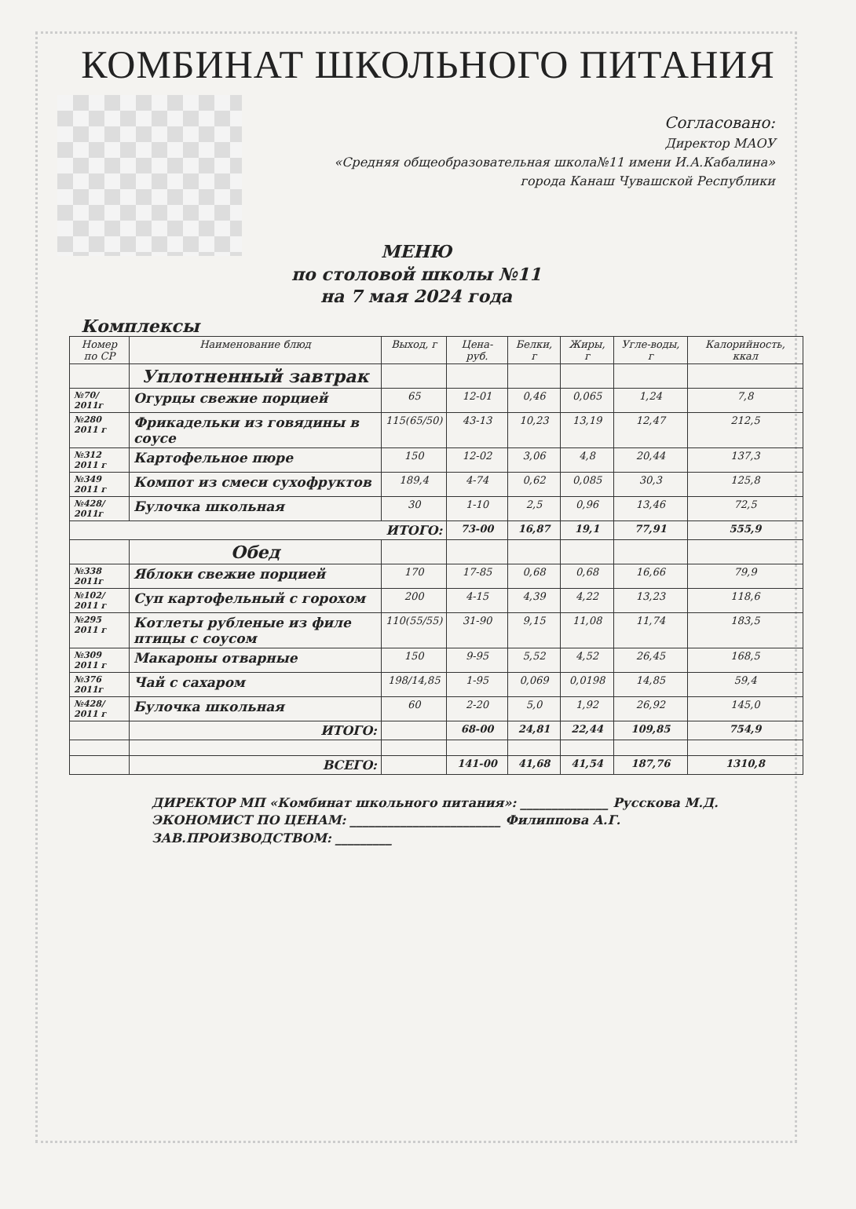КОМБИНАТ ШКОЛЬНОГО ПИТАНИЯ
Согласовано:
Директор МАОУ
«Средняя общеобразовательная школа№11 имени И.А.Кабалина»
города Канаш Чувашской Республики
МЕНЮ
по столовой школы №11
на 7 мая 2024 года
Комплексы
| Номер по СР | Наименование блюд | Выход, г | Цена-руб. | Белки, г | Жиры, г | Угле-воды, г | Калорийность, ккал |
| --- | --- | --- | --- | --- | --- | --- | --- |
| | Уплотненный завтрак | | | | | | |
| №70/ 2011г | Огурцы свежие порцией | 65 | 12-01 | 0,46 | 0,065 | 1,24 | 7,8 |
| №280 2011 г | Фрикадельки из говядины в соусе | 115(65/50) | 43-13 | 10,23 | 13,19 | 12,47 | 212,5 |
| №312 2011 г | Картофельное пюре | 150 | 12-02 | 3,06 | 4,8 | 20,44 | 137,3 |
| №349 2011 г | Компот из смеси сухофруктов | 189,4 | 4-74 | 0,62 | 0,085 | 30,3 | 125,8 |
| №428/ 2011г | Булочка школьная | 30 | 1-10 | 2,5 | 0,96 | 13,46 | 72,5 |
| ИТОГО: | | | 73-00 | 16,87 | 19,1 | 77,91 | 555,9 |
| | Обед | | | | | | |
| №338 2011г | Яблоки свежие порцией | 170 | 17-85 | 0,68 | 0,68 | 16,66 | 79,9 |
| №102/ 2011 г | Суп картофельный с горохом | 200 | 4-15 | 4,39 | 4,22 | 13,23 | 118,6 |
| №295 2011 г | Котлеты рубленые из филе птицы с соусом | 110(55/55) | 31-90 | 9,15 | 11,08 | 11,74 | 183,5 |
| №309 2011 г | Макароны отварные | 150 | 9-95 | 5,52 | 4,52 | 26,45 | 168,5 |
| №376 2011г | Чай с сахаром | 198/14,85 | 1-95 | 0,069 | 0,0198 | 14,85 | 59,4 |
| №428/ 2011 г | Булочка школьная | 60 | 2-20 | 5,0 | 1,92 | 26,92 | 145,0 |
| | ИТОГО: | | 68-00 | 24,81 | 22,44 | 109,85 | 754,9 |
| | ВСЕГО: | | 141-00 | 41,68 | 41,54 | 187,76 | 1310,8 |
ДИРЕКТОР МП «Комбинат школьного питания»: ______________ Русскова М.Д.
ЭКОНОМИСТ ПО ЦЕНАМ: ________________________ Филиппова А.Г.
ЗАВ.ПРОИЗВОДСТВОМ: _________